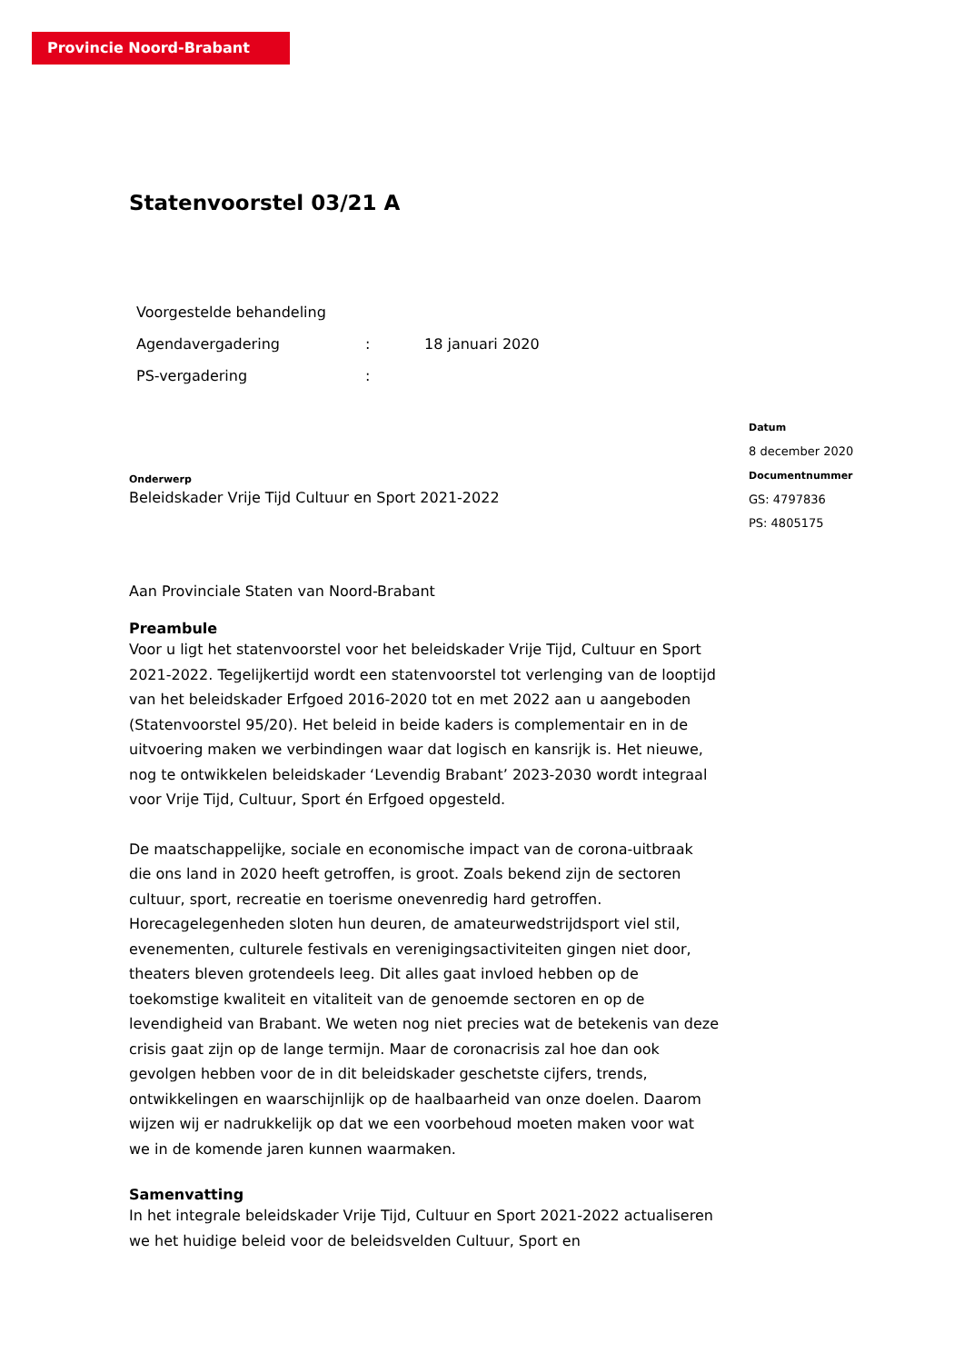Provincie Noord-Brabant
Statenvoorstel 03/21 A
| Voorgestelde behandeling | | |
| Agendavergadering | : | 18 januari 2020 |
| PS-vergadering | : | |
Onderwerp
Beleidskader Vrije Tijd Cultuur en Sport 2021-2022
Aan Provinciale Staten van Noord-Brabant
Preambule
Voor u ligt het statenvoorstel voor het beleidskader Vrije Tijd, Cultuur en Sport 2021-2022. Tegelijkertijd wordt een statenvoorstel tot verlenging van de looptijd van het beleidskader Erfgoed 2016-2020 tot en met 2022 aan u aangeboden (Statenvoorstel 95/20). Het beleid in beide kaders is complementair en in de uitvoering maken we verbindingen waar dat logisch en kansrijk is. Het nieuwe, nog te ontwikkelen beleidskader ‘Levendig Brabant’ 2023-2030 wordt integraal voor Vrije Tijd, Cultuur, Sport én Erfgoed opgesteld.
De maatschappelijke, sociale en economische impact van de corona-uitbraak die ons land in 2020 heeft getroffen, is groot. Zoals bekend zijn de sectoren cultuur, sport, recreatie en toerisme onevenredig hard getroffen. Horecagelegenheden sloten hun deuren, de amateurwedstrijdsport viel stil, evenementen, culturele festivals en verenigingsactiviteiten gingen niet door, theaters bleven grotendeels leeg. Dit alles gaat invloed hebben op de toekomstige kwaliteit en vitaliteit van de genoemde sectoren en op de levendigheid van Brabant. We weten nog niet precies wat de betekenis van deze crisis gaat zijn op de lange termijn. Maar de coronacrisis zal hoe dan ook gevolgen hebben voor de in dit beleidskader geschetste cijfers, trends, ontwikkelingen en waarschijnlijk op de haalbaarheid van onze doelen. Daarom wijzen wij er nadrukkelijk op dat we een voorbehoud moeten maken voor wat we in de komende jaren kunnen waarmaken.
Samenvatting
In het integrale beleidskader Vrije Tijd, Cultuur en Sport 2021-2022 actualiseren we het huidige beleid voor de beleidsvelden Cultuur, Sport en
Datum
8 december 2020
Documentnummer
GS: 4797836
PS: 4805175